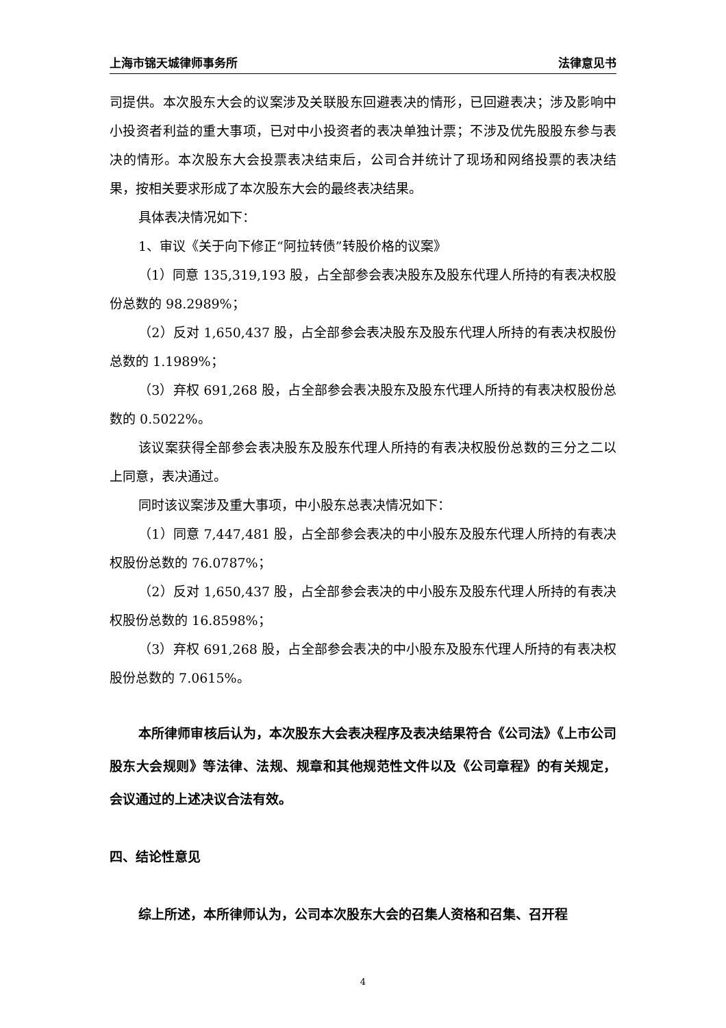上海市锦天城律师事务所 法律意见书
司提供。本次股东大会的议案涉及关联股东回避表决的情形，已回避表决；涉及影响中小投资者利益的重大事项，已对中小投资者的表决单独计票；不涉及优先股股东参与表决的情形。本次股东大会投票表决结束后，公司合并统计了现场和网络投票的表决结果，按相关要求形成了本次股东大会的最终表决结果。
具体表决情况如下：
1、审议《关于向下修正“阿拉转债”转股价格的议案》
（1）同意 135,319,193 股，占全部参会表决股东及股东代理人所持的有表决权股份总数的 98.2989%；
（2）反对 1,650,437 股，占全部参会表决股东及股东代理人所持的有表决权股份总数的 1.1989%；
（3）弃权 691,268 股，占全部参会表决股东及股东代理人所持的有表决权股份总数的 0.5022%。
该议案获得全部参会表决股东及股东代理人所持的有表决权股份总数的三分之二以上同意，表决通过。
同时该议案涉及重大事项，中小股东总表决情况如下：
（1）同意 7,447,481 股，占全部参会表决的中小股东及股东代理人所持的有表决权股份总数的 76.0787%；
（2）反对 1,650,437 股，占全部参会表决的中小股东及股东代理人所持的有表决权股份总数的 16.8598%；
（3）弃权 691,268 股，占全部参会表决的中小股东及股东代理人所持的有表决权股份总数的 7.0615%。
本所律师审核后认为，本次股东大会表决程序及表决结果符合《公司法》《上市公司股东大会规则》等法律、法规、规章和其他规范性文件以及《公司章程》的有关规定，会议通过的上述决议合法有效。
四、结论性意见
综上所述，本所律师认为，公司本次股东大会的召集人资格和召集、召开程
4